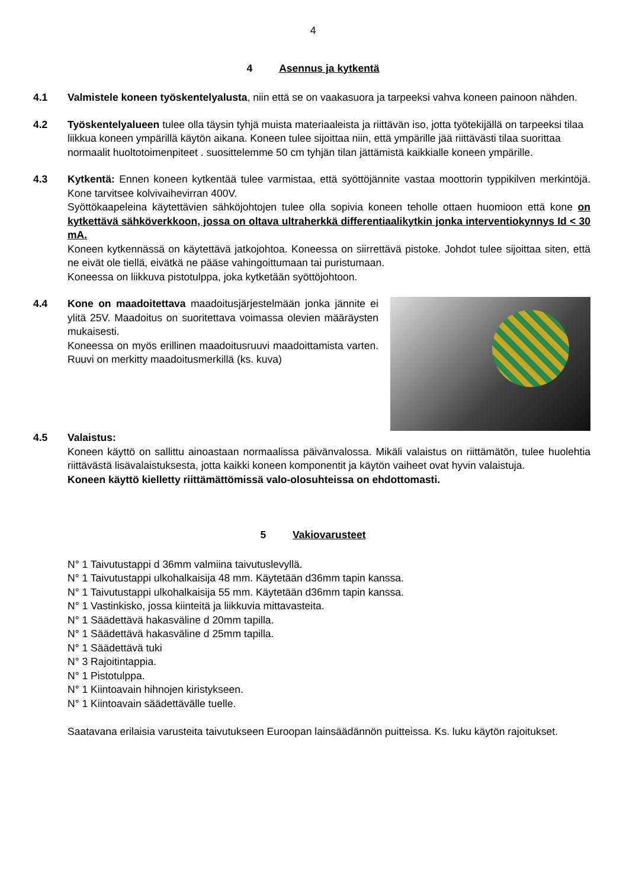4
4 Asennus ja kytkentä
4.1 Valmistele koneen työskentelyalusta, niin että se on vaakasuora ja tarpeeksi vahva koneen painoon nähden.
4.2 Työskentelyalueen tulee olla täysin tyhjä muista materiaaleista ja riittävän iso, jotta työtekijällä on tarpeeksi tilaa liikkua koneen ympärillä käytön aikana. Koneen tulee sijoittaa niin, että ympärille jää riittävästi tilaa suorittaa normaalit huoltotoimenpiteet . suosittelemme 50 cm tyhjän tilan jättämistä kaikkialle koneen ympärille.
4.3 Kytkentä: Ennen koneen kytkentää tulee varmistaa, että syöttöjännite vastaa moottorin typpikilven merkintöjä. Kone tarvitsee kolvivaihevirran 400V.
Syöttökaapeleina käytettävien sähköjohtojen tulee olla sopivia koneen teholle ottaen huomioon että kone on kytkettävä sähköverkkoon, jossa on oltava ultraherkkä differentiaalikytkin jonka interventiokynnys Id < 30 mA.
Koneen kytkennässä on käytettävä jatkojohtoa. Koneessa on siirrettävä pistoke. Johdot tulee sijoittaa siten, että ne eivät ole tiellä, eivätkä ne pääse vahingoittumaan tai puristumaan.
Koneessa on liikkuva pistotulppa, joka kytketään syöttöjohtoon.
4.4 Kone on maadoitettava maadoitusjärjestelmään jonka jännite ei ylitä 25V. Maadoitus on suoritettava voimassa olevien määräysten mukaisesti.
Koneessa on myös erillinen maadoitusruuvi maadoittamista varten. Ruuvi on merkitty maadoitusmerkillä (ks. kuva)
4.5 Valaistus:
Koneen käyttö on sallittu ainoastaan normaalissa päivänvalossa. Mikäli valaistus on riittämätön, tulee huolehtia riittävästä lisävalaistuksesta, jotta kaikki koneen komponentit ja käytön vaiheet ovat hyvin valaistuja.
Koneen käyttö kielletty riittämättömissä valo-olosuhteissa on ehdottomasti.
5 Vakiovarusteet
N° 1 Taivutustappi d 36mm valmiina taivutuslevyllä.
N° 1 Taivutustappi ulkohalkaisija 48 mm. Käytetään d36mm tapin kanssa.
N° 1 Taivutustappi ulkohalkaisija 55 mm. Käytetään d36mm tapin kanssa.
N° 1 Vastinkisko, jossa kiinteitä ja liikkuvia mittavasteita.
N° 1 Säädettävä hakasväline d 20mm tapilla.
N° 1 Säädettävä hakasväline d 25mm tapilla.
N° 1 Säädettävä tuki
N° 3 Rajoitintappia.
N° 1 Pistotulppa.
N° 1 Kiintoavain hihnojen kiristykseen.
N° 1 Kiintoavain säädettävälle tuelle.
Saatavana erilaisia varusteita taivutukseen Euroopan lainsäädännön puitteissa. Ks. luku käytön rajoitukset.